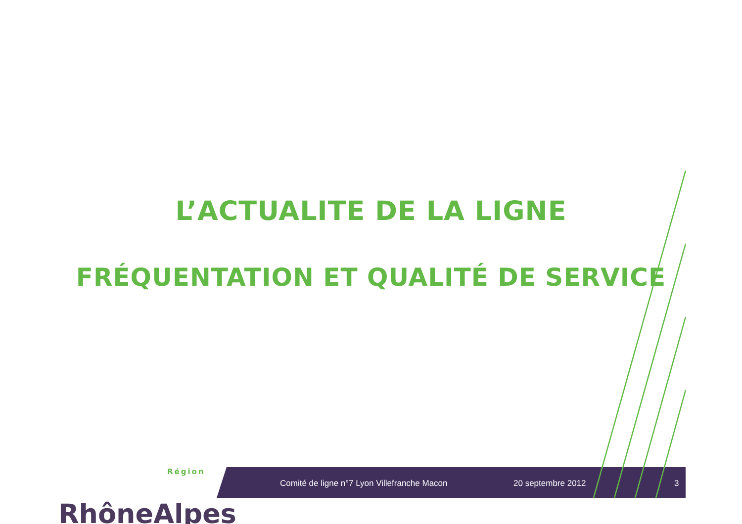L’ACTUALITE DE LA LIGNE
FRÉQUENTATION ET QUALITÉ DE SERVICE
Région
RhôneAlpes
Comité de ligne n°7 Lyon Villefranche Macon 20 septembre 2012 3